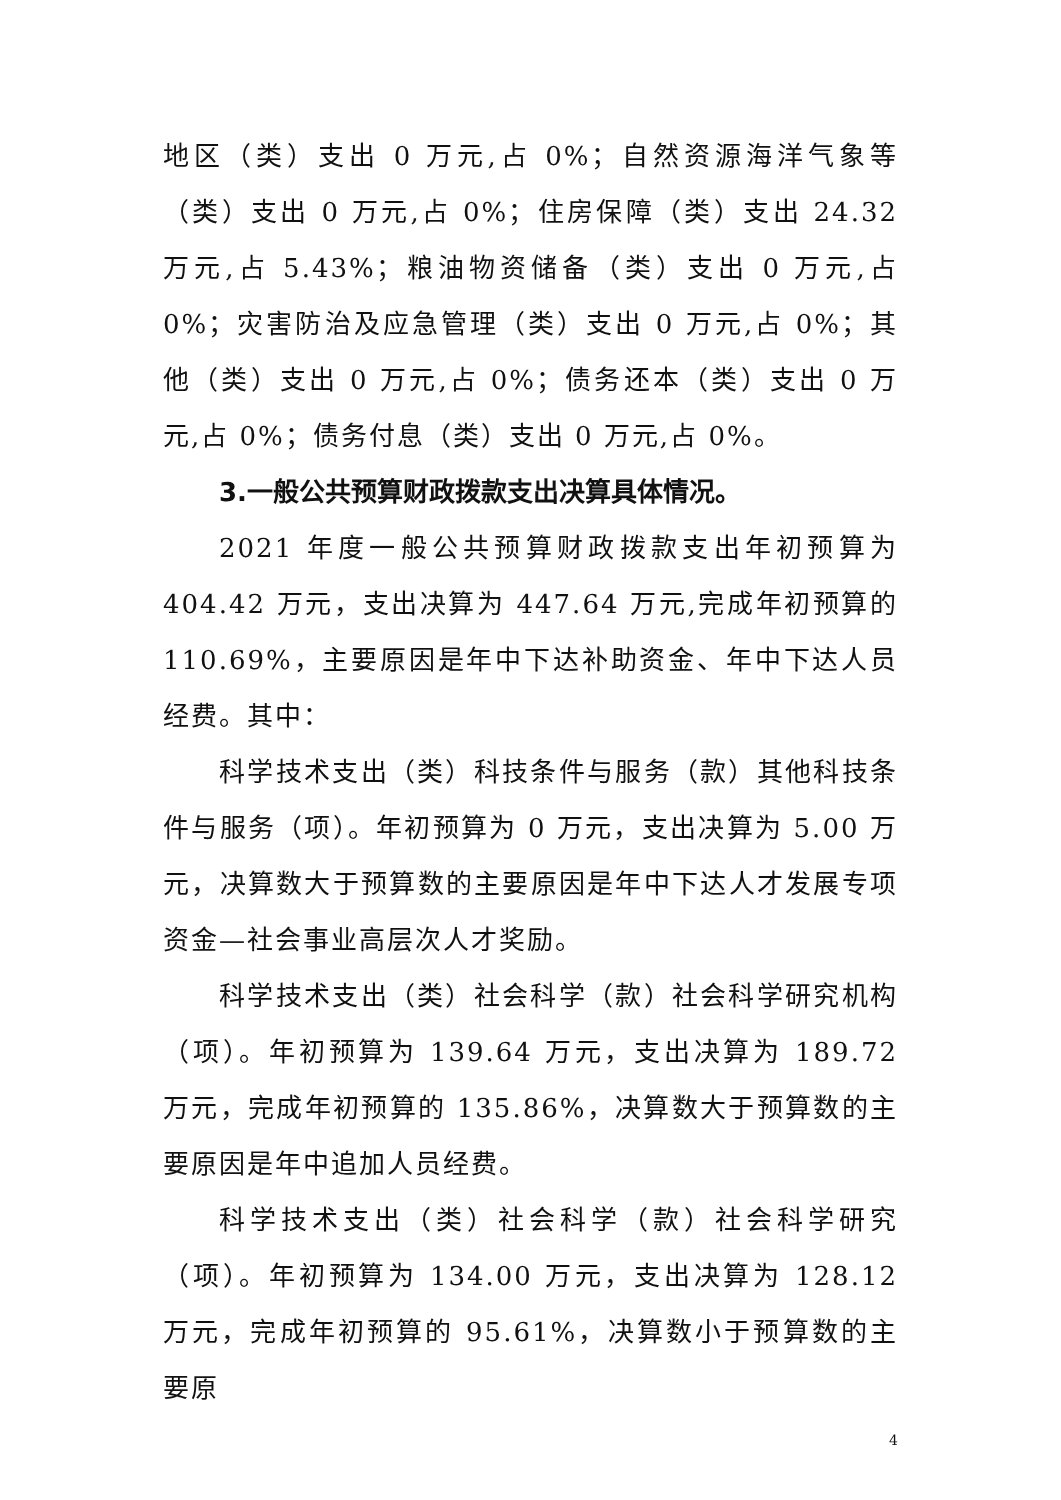地区（类）支出 0 万元,占 0%；自然资源海洋气象等（类）支出 0 万元,占 0%；住房保障（类）支出 24.32 万元,占 5.43%；粮油物资储备（类）支出 0 万元,占 0%；灾害防治及应急管理（类）支出 0 万元,占 0%；其他（类）支出 0 万元,占 0%；债务还本（类）支出 0 万元,占 0%；债务付息（类）支出 0 万元,占 0%。
3.一般公共预算财政拨款支出决算具体情况。
2021 年度一般公共预算财政拨款支出年初预算为 404.42 万元，支出决算为 447.64 万元,完成年初预算的 110.69%，主要原因是年中下达补助资金、年中下达人员经费。其中：
科学技术支出（类）科技条件与服务（款）其他科技条件与服务（项）。年初预算为 0 万元，支出决算为 5.00 万元，决算数大于预算数的主要原因是年中下达人才发展专项资金—社会事业高层次人才奖励。
科学技术支出（类）社会科学（款）社会科学研究机构（项）。年初预算为 139.64 万元，支出决算为 189.72 万元，完成年初预算的 135.86%，决算数大于预算数的主要原因是年中追加人员经费。
科学技术支出（类）社会科学（款）社会科学研究（项）。年初预算为 134.00 万元，支出决算为 128.12 万元，完成年初预算的 95.61%，决算数小于预算数的主要原
4